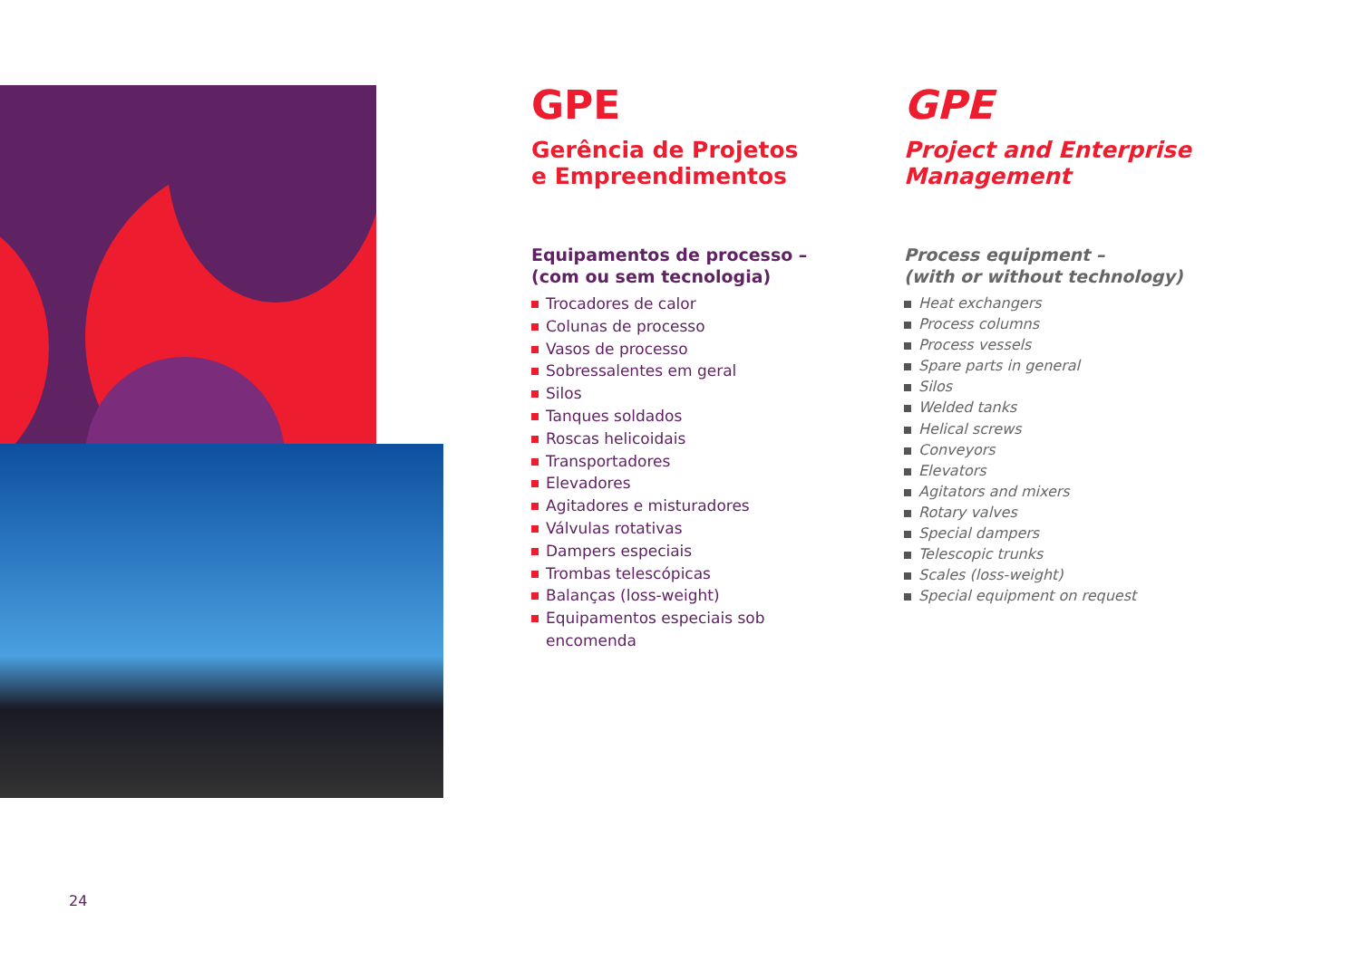GPE
Gerência de Projetos
e Empreendimentos
Equipamentos de processo – (com ou sem tecnologia)
Trocadores de calor
Colunas de processo
Vasos de processo
Sobressalentes em geral
Silos
Tanques soldados
Roscas helicoidais
Transportadores
Elevadores
Agitadores e misturadores
Válvulas rotativas
Dampers especiais
Trombas telescópicas
Balanças (loss-weight)
Equipamentos especiais sob encomenda
GPE
Project and Enterprise Management
Process equipment –
(with or without technology)
Heat exchangers
Process columns
Process vessels
Spare parts in general
Silos
Welded tanks
Helical screws
Conveyors
Elevators
Agitators and mixers
Rotary valves
Special dampers
Telescopic trunks
Scales (loss-weight)
Special equipment on request
24